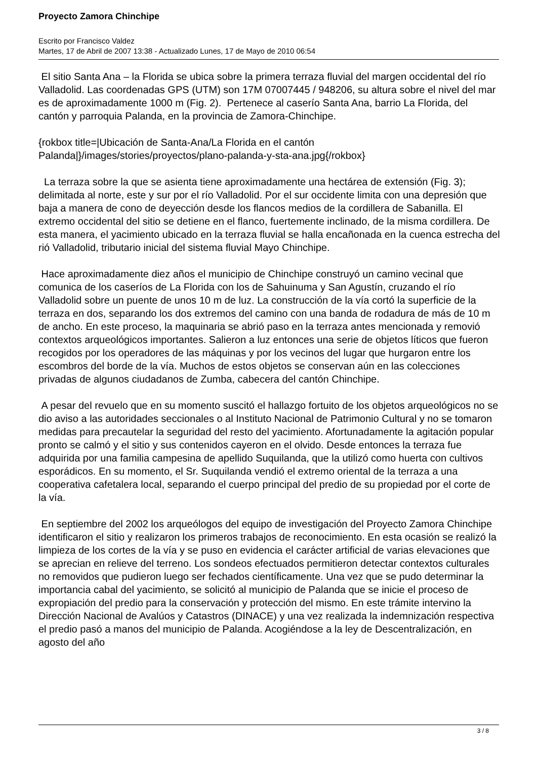Proyecto Zamora Chinchipe
Escrito por Francisco Valdez
Martes, 17 de Abril de 2007 13:38 - Actualizado Lunes, 17 de Mayo de 2010 06:54
El sitio Santa Ana – la Florida se ubica sobre la primera terraza fluvial del margen occidental del río Valladolid. Las coordenadas GPS (UTM) son 17M 07007445 / 948206, su altura sobre el nivel del mar es de aproximadamente 1000 m (Fig. 2). Pertenece al caserío Santa Ana, barrio La Florida, del cantón y parroquia Palanda, en la provincia de Zamora-Chinchipe.
{rokbox title=|Ubicación de Santa-Ana/La Florida en el cantón Palanda|}/images/stories/proyectos/plano-palanda-y-sta-ana.jpg{/rokbox}
La terraza sobre la que se asienta tiene aproximadamente una hectárea de extensión (Fig. 3); delimitada al norte, este y sur por el río Valladolid. Por el sur occidente limita con una depresión que baja a manera de cono de deyección desde los flancos medios de la cordillera de Sabanilla. El extremo occidental del sitio se detiene en el flanco, fuertemente inclinado, de la misma cordillera. De esta manera, el yacimiento ubicado en la terraza fluvial se halla encañonada en la cuenca estrecha del rió Valladolid, tributario inicial del sistema fluvial Mayo Chinchipe.
Hace aproximadamente diez años el municipio de Chinchipe construyó un camino vecinal que comunica de los caseríos de La Florida con los de Sahuinuma y San Agustín, cruzando el río Valladolid sobre un puente de unos 10 m de luz. La construcción de la vía cortó la superficie de la terraza en dos, separando los dos extremos del camino con una banda de rodadura de más de 10 m de ancho. En este proceso, la maquinaria se abrió paso en la terraza antes mencionada y removió contextos arqueológicos importantes. Salieron a luz entonces una serie de objetos líticos que fueron recogidos por los operadores de las máquinas y por los vecinos del lugar que hurgaron entre los escombros del borde de la vía. Muchos de estos objetos se conservan aún en las colecciones privadas de algunos ciudadanos de Zumba, cabecera del cantón Chinchipe.
A pesar del revuelo que en su momento suscitó el hallazgo fortuito de los objetos arqueológicos no se dio aviso a las autoridades seccionales o al Instituto Nacional de Patrimonio Cultural y no se tomaron medidas para precautelar la seguridad del resto del yacimiento. Afortunadamente la agitación popular pronto se calmó y el sitio y sus contenidos cayeron en el olvido. Desde entonces la terraza fue adquirida por una familia campesina de apellido Suquilanda, que la utilizó como huerta con cultivos esporádicos. En su momento, el Sr. Suquilanda vendió el extremo oriental de la terraza a una cooperativa cafetalera local, separando el cuerpo principal del predio de su propiedad por el corte de la vía.
En septiembre del 2002 los arqueólogos del equipo de investigación del Proyecto Zamora Chinchipe identificaron el sitio y realizaron los primeros trabajos de reconocimiento. En esta ocasión se realizó la limpieza de los cortes de la vía y se puso en evidencia el carácter artificial de varias elevaciones que se aprecian en relieve del terreno. Los sondeos efectuados permitieron detectar contextos culturales no removidos que pudieron luego ser fechados científicamente. Una vez que se pudo determinar la importancia cabal del yacimiento, se solicitó al municipio de Palanda que se inicie el proceso de expropiación del predio para la conservación y protección del mismo. En este trámite intervino la Dirección Nacional de Avalúos y Catastros (DINACE) y una vez realizada la indemnización respectiva el predio pasó a manos del municipio de Palanda. Acogiéndose a la ley de Descentralización, en agosto del año
3 / 8